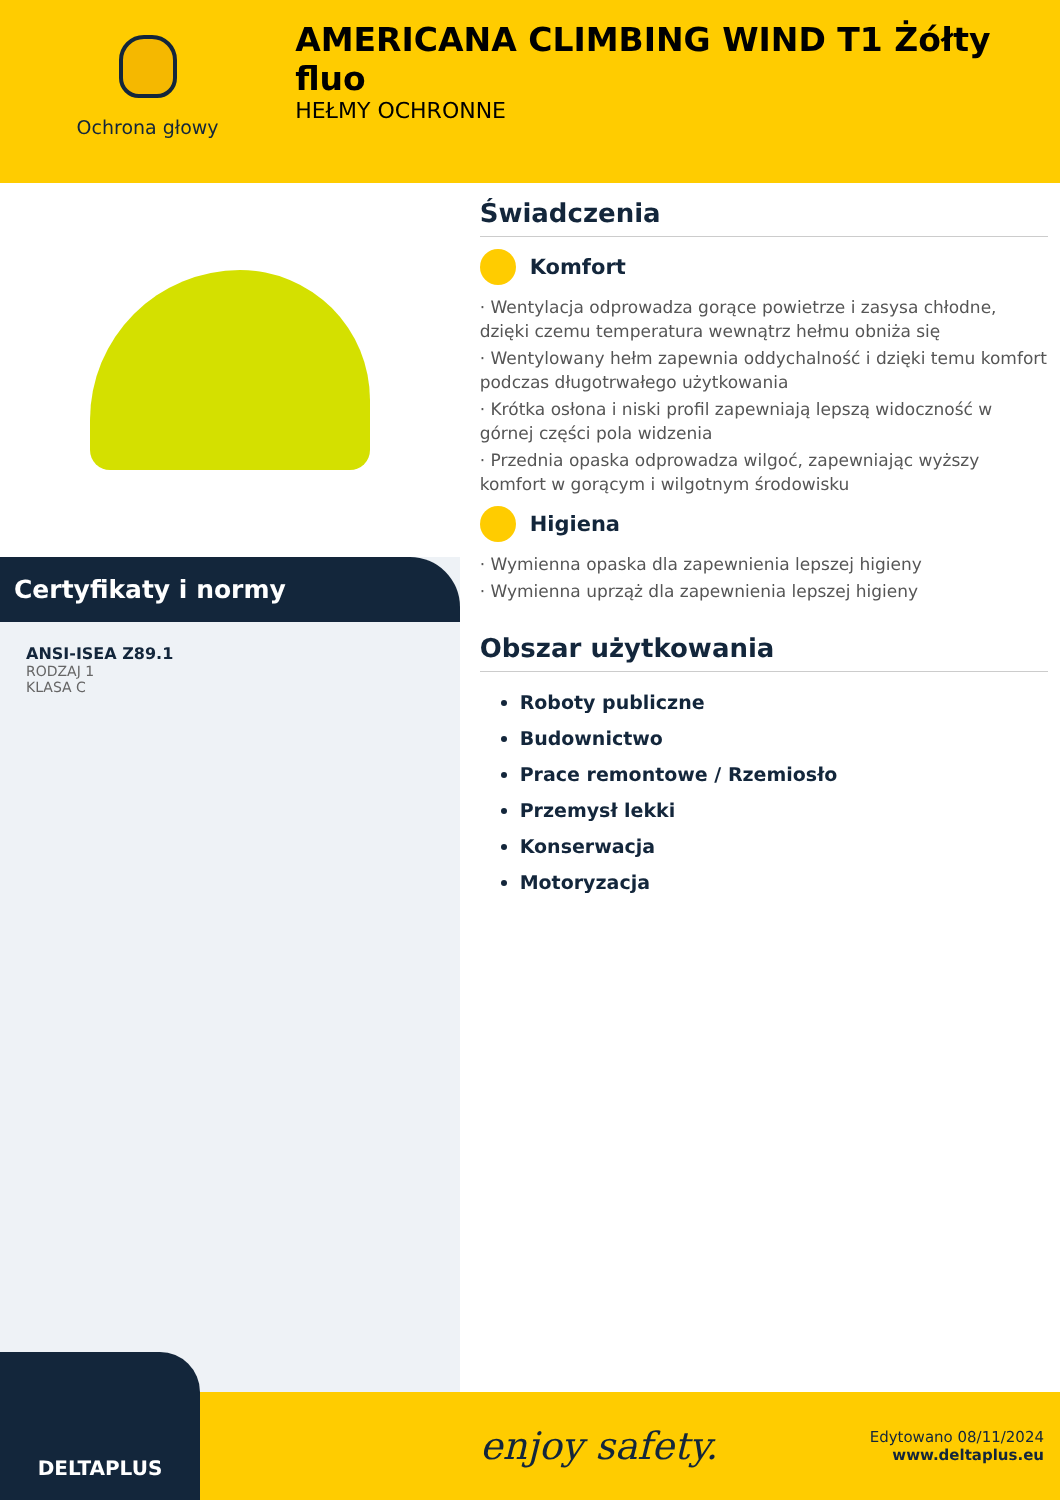Ochrona głowy
AMERICANA CLIMBING WIND T1 Żółty fluo
HEŁMY OCHRONNE
Certyfikaty i normy
ANSI-ISEA Z89.1
RODZAJ 1
KLASA C
Świadczenia
Komfort
· Wentylacja odprowadza gorące powietrze i zasysa chłodne, dzięki czemu temperatura wewnątrz hełmu obniża się
· Wentylowany hełm zapewnia oddychalność i dzięki temu komfort podczas długotrwałego użytkowania
· Krótka osłona i niski profil zapewniają lepszą widoczność w górnej części pola widzenia
· Przednia opaska odprowadza wilgoć, zapewniając wyższy komfort w gorącym i wilgotnym środowisku
Higiena
· Wymienna opaska dla zapewnienia lepszej higieny
· Wymienna uprząż dla zapewnienia lepszej higieny
Obszar użytkowania
Roboty publiczne
Budownictwo
Prace remontowe / Rzemiosło
Przemysł lekki
Konserwacja
Motoryzacja
DELTAPLUS
enjoy safety.
Edytowano 08/11/2024
www.deltaplus.eu